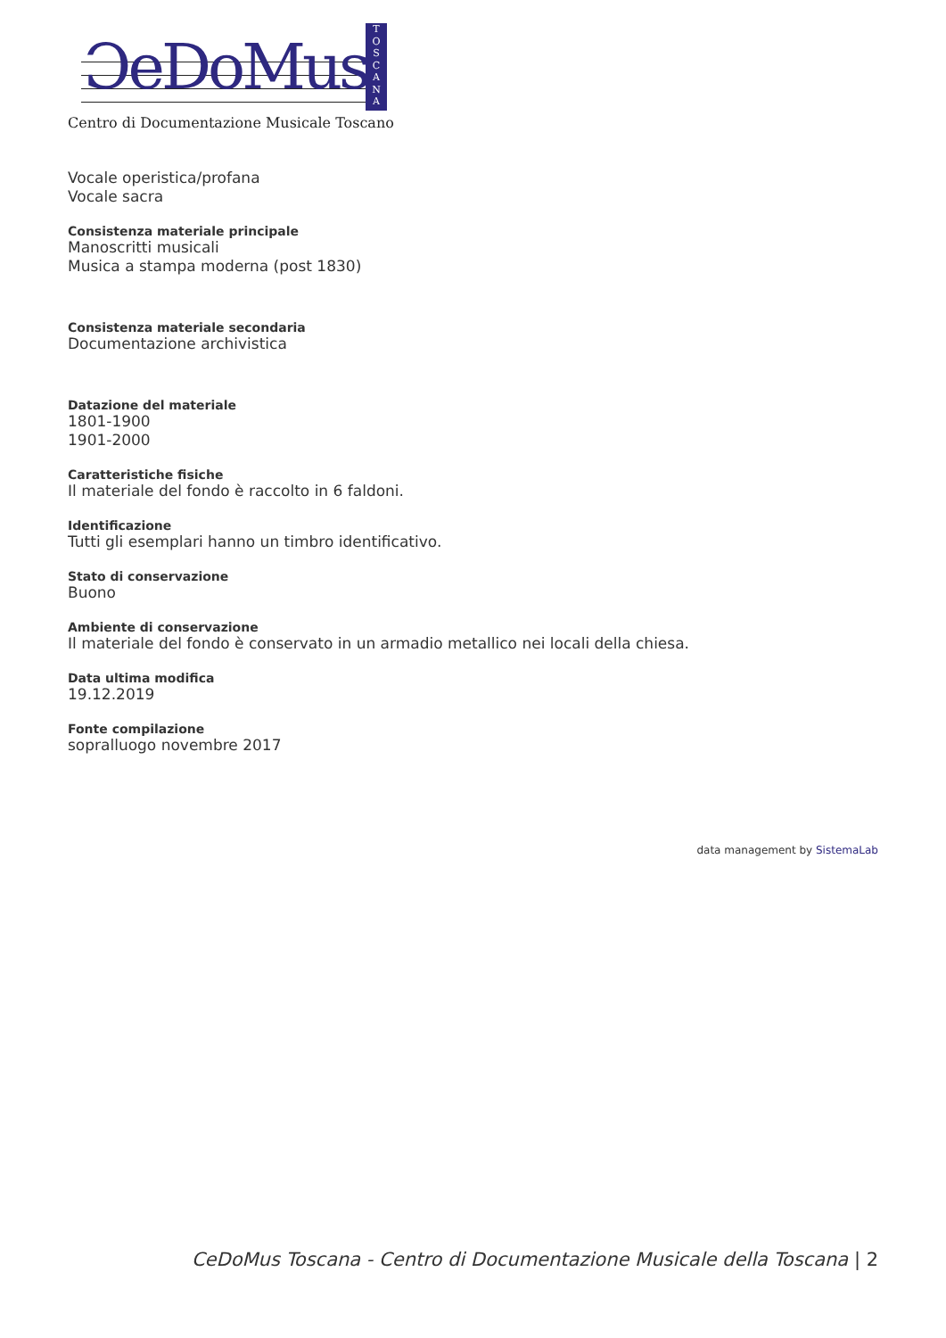ƆeDoMus
T
O
S
C
A
N
A
Centro di Documentazione Musicale Toscano
Vocale operistica/profana
Vocale sacra
Consistenza materiale principale
Manoscritti musicali
Musica a stampa moderna (post 1830)
Consistenza materiale secondaria
Documentazione archivistica
Datazione del materiale
1801-1900
1901-2000
Caratteristiche fisiche
Il materiale del fondo è raccolto in 6 faldoni.
Identificazione
Tutti gli esemplari hanno un timbro identificativo.
Stato di conservazione
Buono
Ambiente di conservazione
Il materiale del fondo è conservato in un armadio metallico nei locali della chiesa.
Data ultima modifica
19.12.2019
Fonte compilazione
sopralluogo novembre 2017
data management by SistemaLab
CeDoMus Toscana - Centro di Documentazione Musicale della Toscana | 2